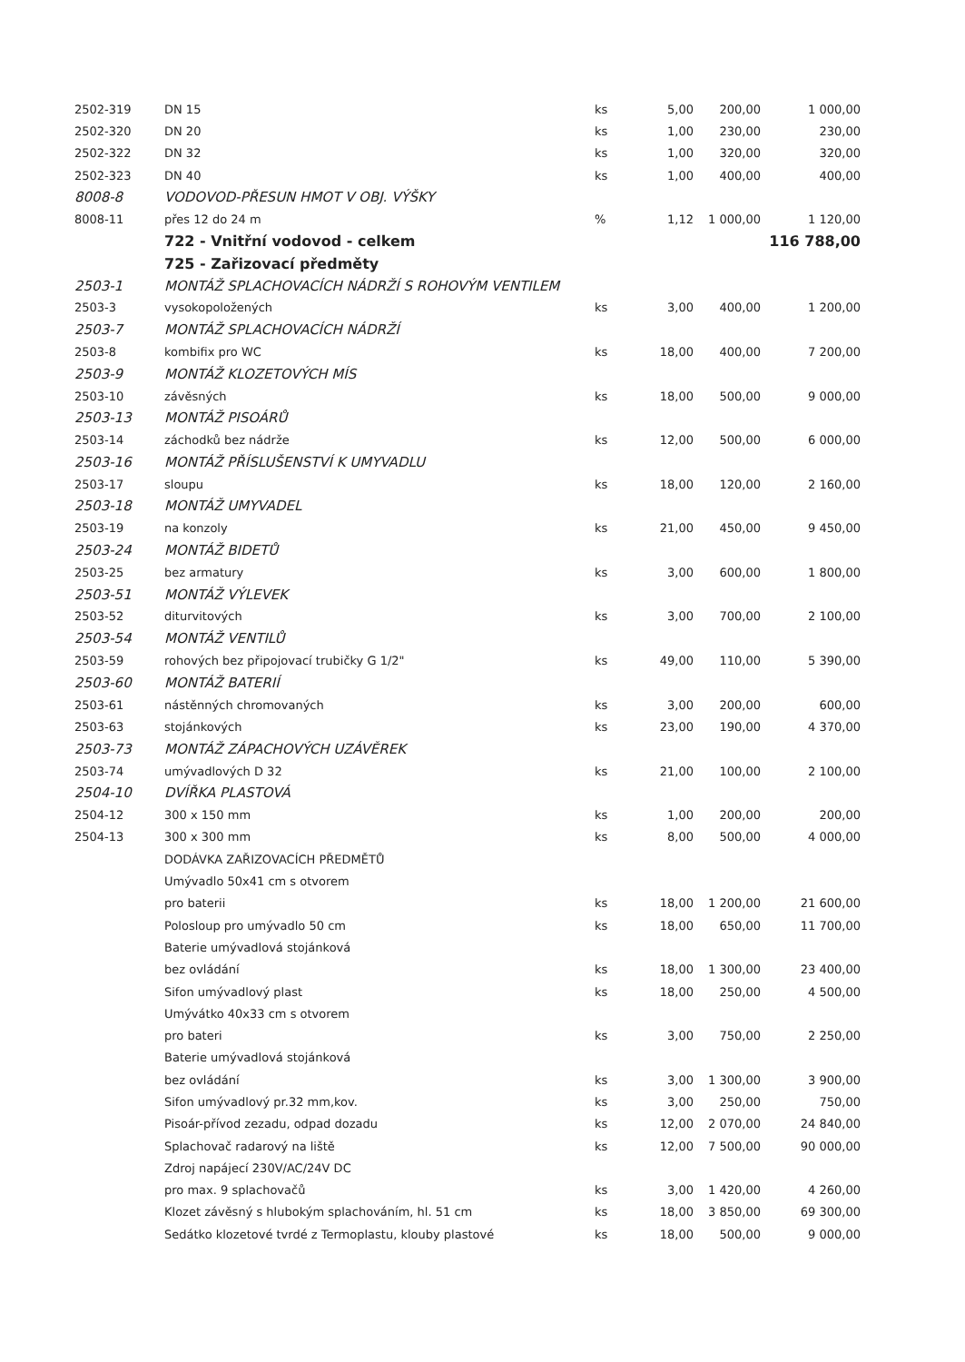| 2502-319 | DN 15 | ks | 5,00 | 200,00 | 1 000,00 |
| 2502-320 | DN 20 | ks | 1,00 | 230,00 | 230,00 |
| 2502-322 | DN 32 | ks | 1,00 | 320,00 | 320,00 |
| 2502-323 | DN 40 | ks | 1,00 | 400,00 | 400,00 |
| 8008-8 | VODOVOD-PŘESUN HMOT V OBJ. VÝŠKY | | | | |
| 8008-11 | přes 12 do 24 m | % | 1,12 | 1 000,00 | 1 120,00 |
| | 722 - Vnitřní vodovod - celkem | | | | 116 788,00 |
| | 725 - Zařizovací předměty | | | | |
| 2503-1 | MONTÁŽ SPLACHOVACÍCH NÁDRŽÍ S ROHOVÝM VENTILEM | | | | |
| 2503-3 | vysokopoložených | ks | 3,00 | 400,00 | 1 200,00 |
| 2503-7 | MONTÁŽ SPLACHOVACÍCH NÁDRŽÍ | | | | |
| 2503-8 | kombifix pro WC | ks | 18,00 | 400,00 | 7 200,00 |
| 2503-9 | MONTÁŽ KLOZETOVÝCH MÍS | | | | |
| 2503-10 | závěsných | ks | 18,00 | 500,00 | 9 000,00 |
| 2503-13 | MONTÁŽ PISOÁRŮ | | | | |
| 2503-14 | záchodků bez nádrže | ks | 12,00 | 500,00 | 6 000,00 |
| 2503-16 | MONTÁŽ PŘÍSLUŠENSTVÍ K UMYVADLU | | | | |
| 2503-17 | sloupu | ks | 18,00 | 120,00 | 2 160,00 |
| 2503-18 | MONTÁŽ UMYVADEL | | | | |
| 2503-19 | na konzoly | ks | 21,00 | 450,00 | 9 450,00 |
| 2503-24 | MONTÁŽ BIDETŮ | | | | |
| 2503-25 | bez armatury | ks | 3,00 | 600,00 | 1 800,00 |
| 2503-51 | MONTÁŽ VÝLEVEK | | | | |
| 2503-52 | diturvitových | ks | 3,00 | 700,00 | 2 100,00 |
| 2503-54 | MONTÁŽ VENTILŮ | | | | |
| 2503-59 | rohových bez připojovací trubičky G 1/2" | ks | 49,00 | 110,00 | 5 390,00 |
| 2503-60 | MONTÁŽ BATERIÍ | | | | |
| 2503-61 | nástěnných chromovaných | ks | 3,00 | 200,00 | 600,00 |
| 2503-63 | stojánkových | ks | 23,00 | 190,00 | 4 370,00 |
| 2503-73 | MONTÁŽ ZÁPACHOVÝCH UZÁVĚREK | | | | |
| 2503-74 | umývadlových D 32 | ks | 21,00 | 100,00 | 2 100,00 |
| 2504-10 | DVÍŘKA PLASTOVÁ | | | | |
| 2504-12 | 300 x 150 mm | ks | 1,00 | 200,00 | 200,00 |
| 2504-13 | 300 x 300 mm | ks | 8,00 | 500,00 | 4 000,00 |
| | DODÁVKA ZAŘIZOVACÍCH PŘEDMĚTŮ | | | | |
| | Umývadlo 50x41 cm s otvorem | | | | |
| | pro baterii | ks | 18,00 | 1 200,00 | 21 600,00 |
| | Polosloup pro umývadlo 50 cm | ks | 18,00 | 650,00 | 11 700,00 |
| | Baterie umývadlová stojánková | | | | |
| | bez ovládání | ks | 18,00 | 1 300,00 | 23 400,00 |
| | Sifon umývadlový plast | ks | 18,00 | 250,00 | 4 500,00 |
| | Umývátko 40x33 cm s otvorem | | | | |
| | pro bateri | ks | 3,00 | 750,00 | 2 250,00 |
| | Baterie umývadlová stojánková | | | | |
| | bez ovládání | ks | 3,00 | 1 300,00 | 3 900,00 |
| | Sifon umývadlový pr.32 mm,kov. | ks | 3,00 | 250,00 | 750,00 |
| | Pisoár-přívod zezadu, odpad dozadu | ks | 12,00 | 2 070,00 | 24 840,00 |
| | Splachovač radarový na liště | ks | 12,00 | 7 500,00 | 90 000,00 |
| | Zdroj napájecí 230V/AC/24V DC | | | | |
| | pro max. 9 splachovačů | ks | 3,00 | 1 420,00 | 4 260,00 |
| | Klozet závěsný s hlubokým splachováním, hl. 51 cm | ks | 18,00 | 3 850,00 | 69 300,00 |
| | Sedátko klozetové tvrdé z Termoplastu, klouby plastové | ks | 18,00 | 500,00 | 9 000,00 |